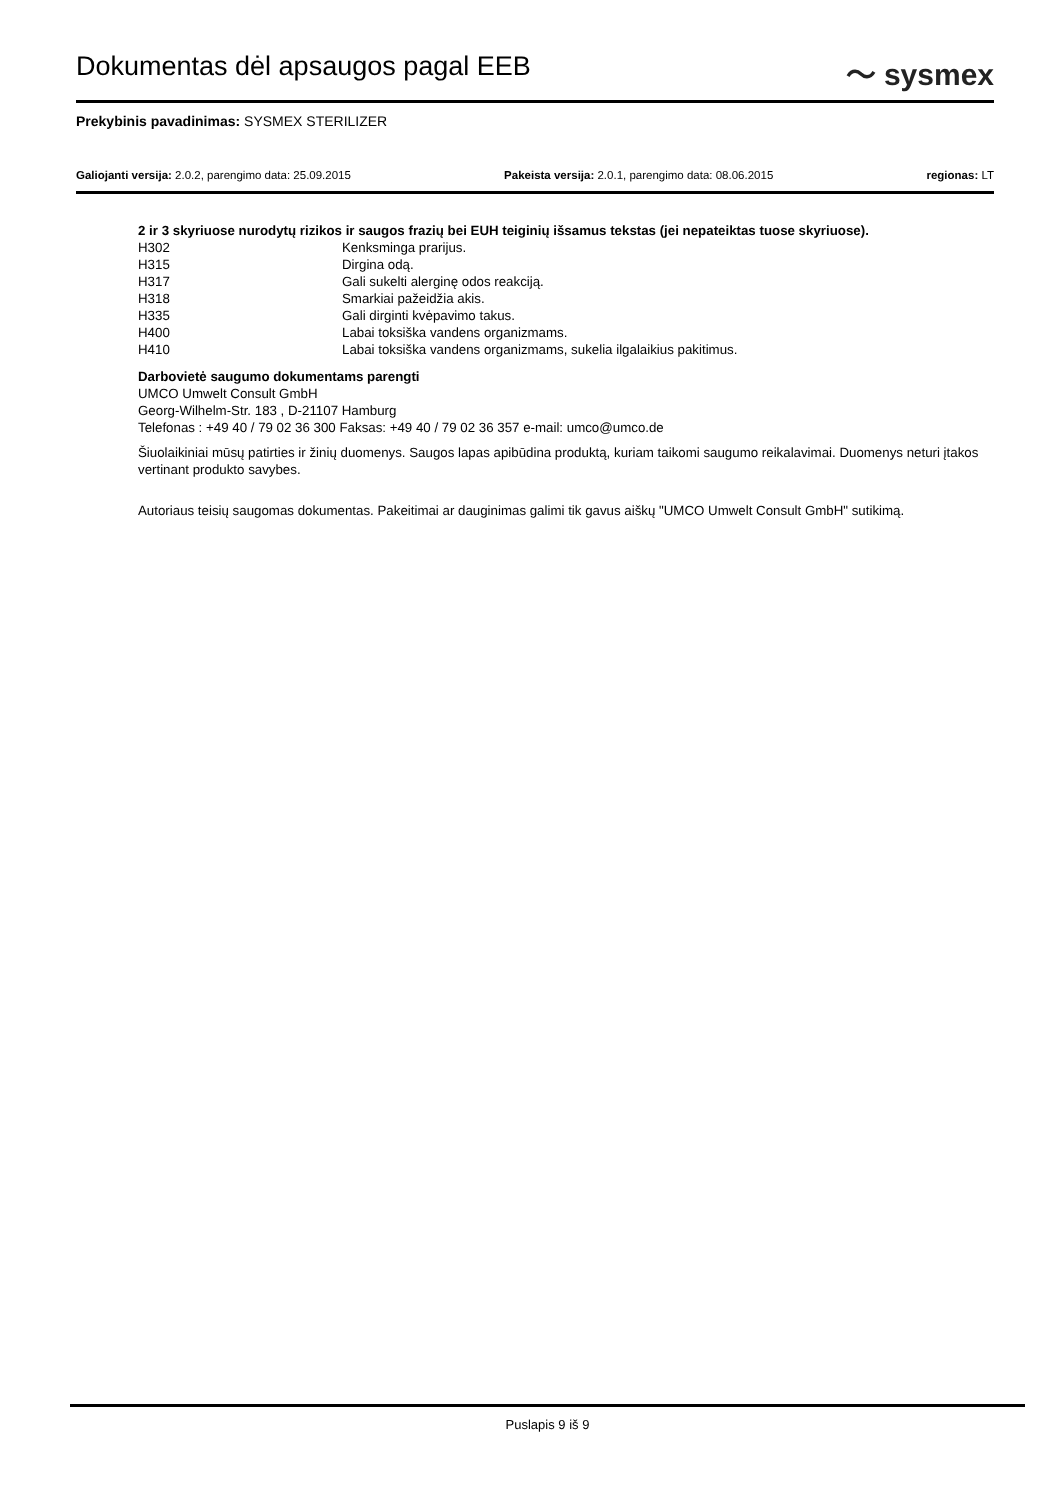Dokumentas dėl apsaugos pagal EEB
〜 sysmex
Prekybinis pavadinimas: SYSMEX STERILIZER
Galiojanti versija: 2.0.2, parengimo data: 25.09.2015 Pakeista versija: 2.0.1, parengimo data: 08.06.2015 regionas: LT
2 ir 3 skyriuose nurodytų rizikos ir saugos frazių bei EUH teiginių išsamus tekstas (jei nepateiktas tuose skyriuose).
H302 Kenksminga prarijus.
H315 Dirgina odą.
H317 Gali sukelti alerginę odos reakciją.
H318 Smarkiai pažeidžia akis.
H335 Gali dirginti kvėpavimo takus.
H400 Labai toksiška vandens organizmams.
H410 Labai toksiška vandens organizmams, sukelia ilgalaikius pakitimus.
Darbovietė saugumo dokumentams parengti
UMCO Umwelt Consult GmbH
Georg-Wilhelm-Str. 183 , D-21107 Hamburg
Telefonas : +49 40 / 79 02 36 300 Faksas: +49 40 / 79 02 36 357 e-mail: umco@umco.de
Šiuolaikiniai mūsų patirties ir žinių duomenys. Saugos lapas apibūdina produktą, kuriam taikomi saugumo reikalavimai. Duomenys neturi įtakos vertinant produkto savybes.
Autoriaus teisių saugomas dokumentas. Pakeitimai ar dauginimas galimi tik gavus aiškų "UMCO Umwelt Consult GmbH" sutikimą.
Puslapis 9 iš 9